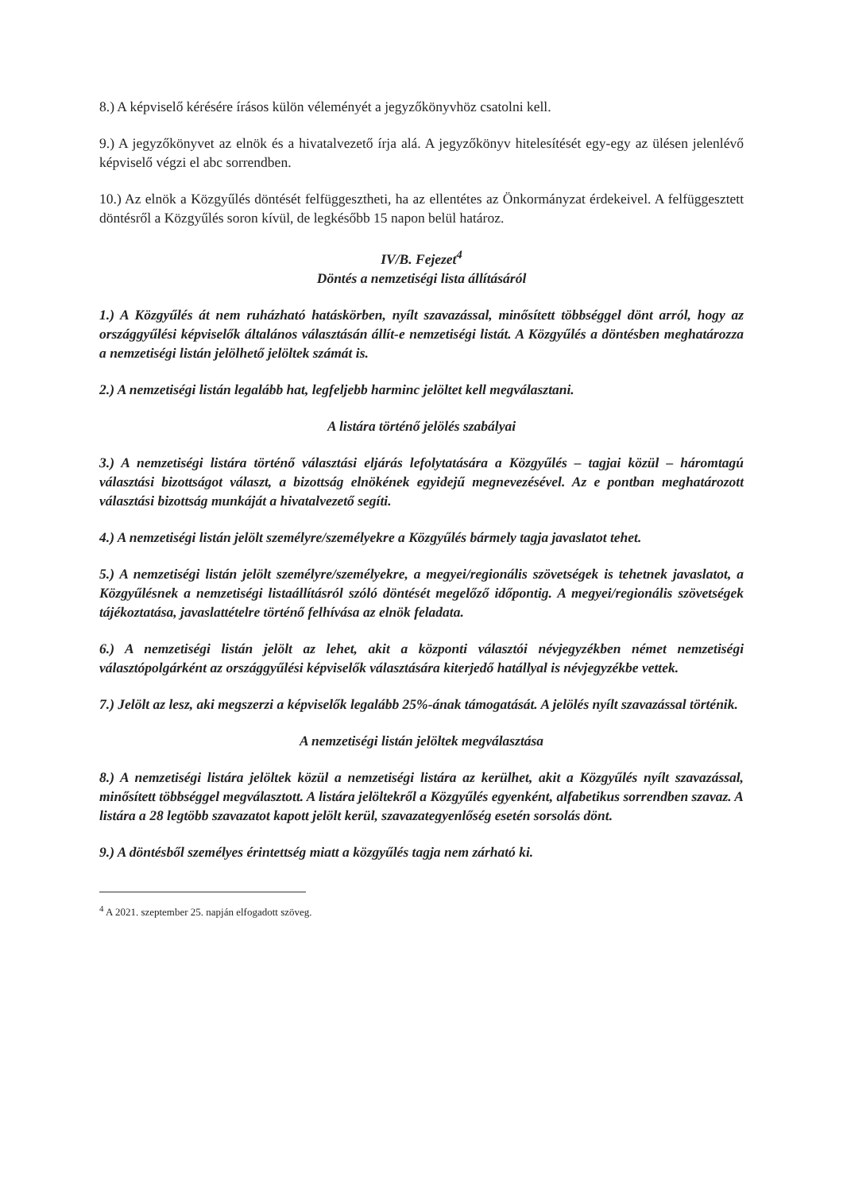8.) A képviselő kérésére írásos külön véleményét a jegyzőkönyvhöz csatolni kell.
9.) A jegyzőkönyvet az elnök és a hivatalvezető írja alá. A jegyzőkönyv hitelesítését egy-egy az ülésen jelenlévő képviselő végzi el abc sorrendben.
10.) Az elnök a Közgyűlés döntését felfüggesztheti, ha az ellentétes az Önkormányzat érdekeivel. A felfüggesztett döntésről a Közgyűlés soron kívül, de legkésőbb 15 napon belül határoz.
IV/B. Fejezet<sup>4</sup>
Döntés a nemzetiségi lista állításáról
1.) A Közgyűlés át nem ruházható hatáskörben, nyílt szavazással, minősített többséggel dönt arról, hogy az országgyűlési képviselők általános választásán állít-e nemzetiségi listát. A Közgyűlés a döntésben meghatározza a nemzetiségi listán jelölhető jelöltek számát is.
2.) A nemzetiségi listán legalább hat, legfeljebb harminc jelöltet kell megválasztani.
A listára történő jelölés szabályai
3.) A nemzetiségi listára történő választási eljárás lefolytatására a Közgyűlés – tagjai közül – háromtagú választási bizottságot választ, a bizottság elnökének egyidejű megnevezésével. Az e pontban meghatározott választási bizottság munkáját a hivatalvezető segíti.
4.) A nemzetiségi listán jelölt személyre/személyekre a Közgyűlés bármely tagja javaslatot tehet.
5.) A nemzetiségi listán jelölt személyre/személyekre, a megyei/regionális szövetségek is tehetnek javaslatot, a Közgyűlésnek a nemzetiségi listaállításról szóló döntését megelőző időpontig. A megyei/regionális szövetségek tájékoztatása, javaslattételre történő felhívása az elnök feladata.
6.) A nemzetiségi listán jelölt az lehet, akit a központi választói névjegyzékben német nemzetiségi választópolgárként az országgyűlési képviselők választására kiterjedő hatállyal is névjegyzékbe vettek.
7.) Jelölt az lesz, aki megszerzi a képviselők legalább 25%-ának támogatását. A jelölés nyílt szavazással történik.
A nemzetiségi listán jelöltek megválasztása
8.) A nemzetiségi listára jelöltek közül a nemzetiségi listára az kerülhet, akit a Közgyűlés nyílt szavazással, minősített többséggel megválasztott. A listára jelöltekről a Közgyűlés egyenként, alfabetikus sorrendben szavaz. A listára a 28 legtöbb szavazatot kapott jelölt kerül, szavazategyenlőség esetén sorsolás dönt.
9.) A döntésből személyes érintettség miatt a közgyűlés tagja nem zárható ki.
<sup>4</sup> A 2021. szeptember 25. napján elfogadott szöveg.